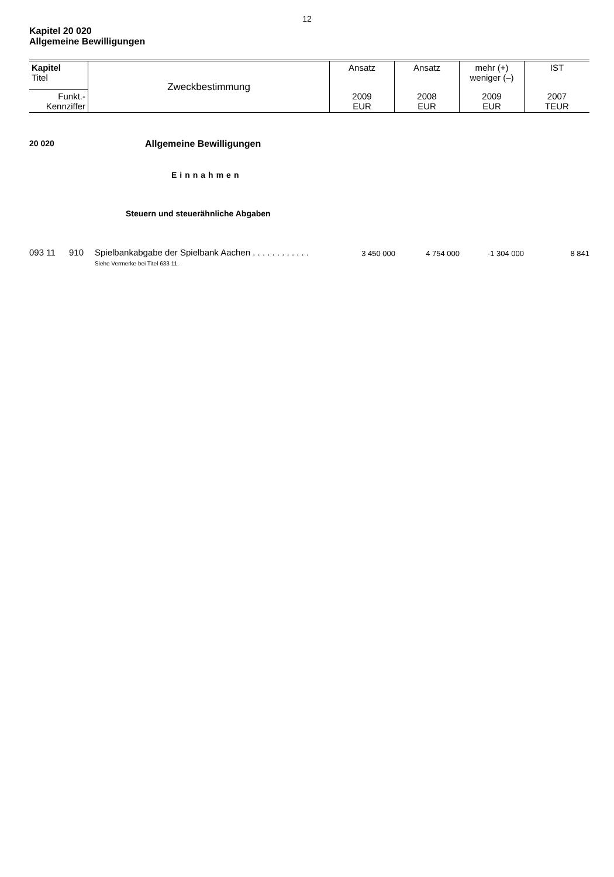12
Kapitel 20 020
Allgemeine Bewilligungen
| Kapitel Titel | Zweckbestimmung | Ansatz | Ansatz | mehr (+) weniger (–) | IST |
| Funkt.- Kennziffer | | 2009 EUR | 2008 EUR | 2009 EUR | 2007 TEUR |
20 020 Allgemeine Bewilligungen
Einnahmen
Steuern und steuerähnliche Abgaben
| 093 11 | 910 | Spielbankabgabe der Spielbank Aachen . . . . . . . . . . . . Siehe Vermerke bei Titel 633 11. | 3 450 000 | 4 754 000 | -1 304 000 | 8 841 |